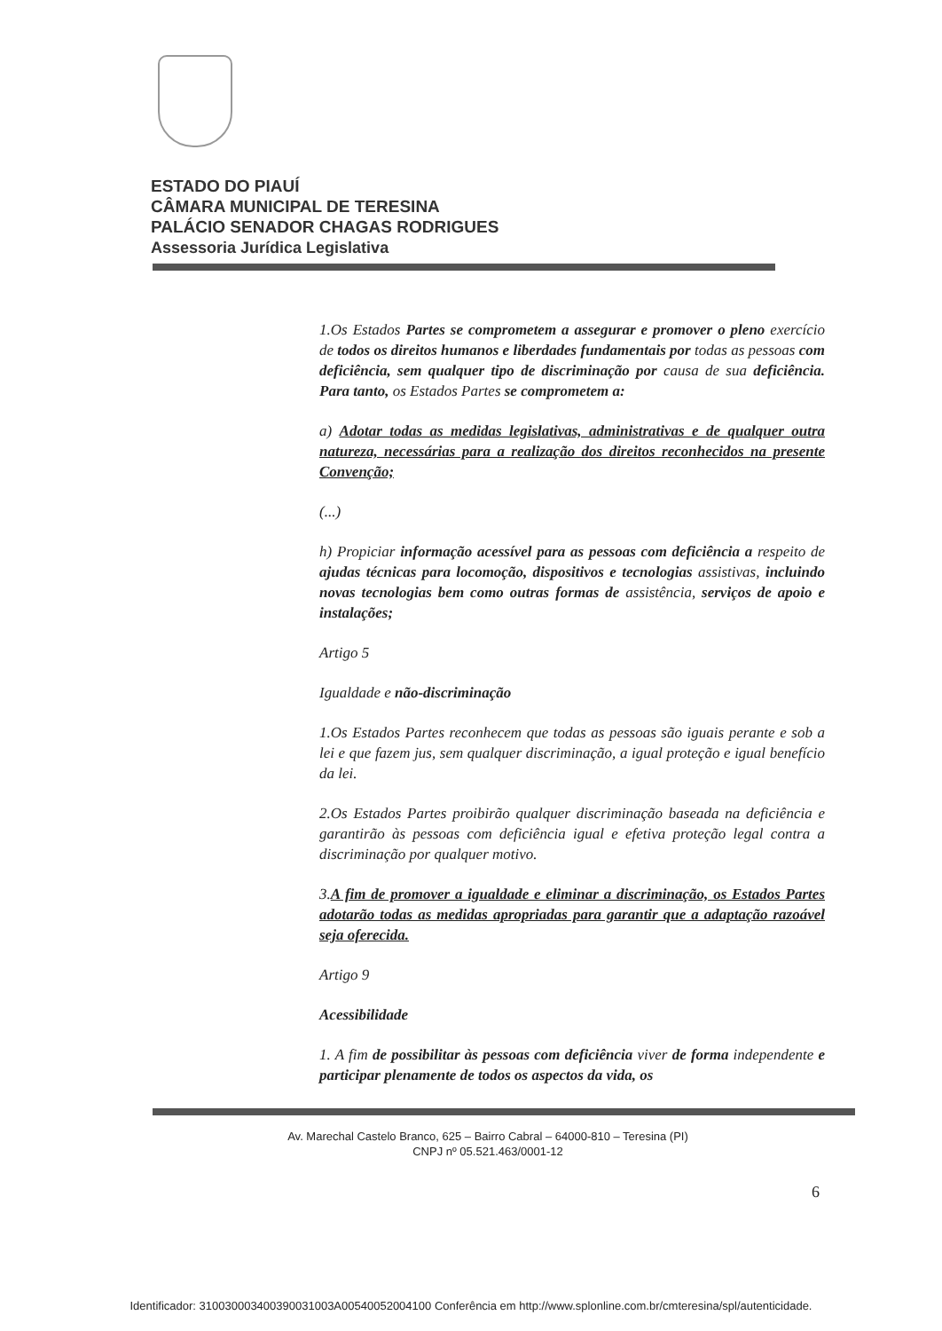ESTADO DO PIAUÍ
CÂMARA MUNICIPAL DE TERESINA
PALÁCIO SENADOR CHAGAS RODRIGUES
Assessoria Jurídica Legislativa
1.Os Estados Partes se comprometem a assegurar e promover o pleno exercício de todos os direitos humanos e liberdades fundamentais por todas as pessoas com deficiência, sem qualquer tipo de discriminação por causa de sua deficiência. Para tanto, os Estados Partes se comprometem a:
a) Adotar todas as medidas legislativas, administrativas e de qualquer outra natureza, necessárias para a realização dos direitos reconhecidos na presente Convenção;
(...)
h) Propiciar informação acessível para as pessoas com deficiência a respeito de ajudas técnicas para locomoção, dispositivos e tecnologias assistivas, incluindo novas tecnologias bem como outras formas de assistência, serviços de apoio e instalações;
Artigo 5
Igualdade e não-discriminação
1.Os Estados Partes reconhecem que todas as pessoas são iguais perante e sob a lei e que fazem jus, sem qualquer discriminação, a igual proteção e igual benefício da lei.
2.Os Estados Partes proibirão qualquer discriminação baseada na deficiência e garantirão às pessoas com deficiência igual e efetiva proteção legal contra a discriminação por qualquer motivo.
3.A fim de promover a igualdade e eliminar a discriminação, os Estados Partes adotarão todas as medidas apropriadas para garantir que a adaptação razoável seja oferecida.
Artigo 9
Acessibilidade
1. A fim de possibilitar às pessoas com deficiência viver de forma independente e participar plenamente de todos os aspectos da vida, os
Av. Marechal Castelo Branco, 625 – Bairro Cabral – 64000-810 – Teresina (PI)
CNPJ nº 05.521.463/0001-12
6
Identificador: 310030003400390031003A00540052004100 Conferência em http://www.splonline.com.br/cmteresina/spl/autenticidade.